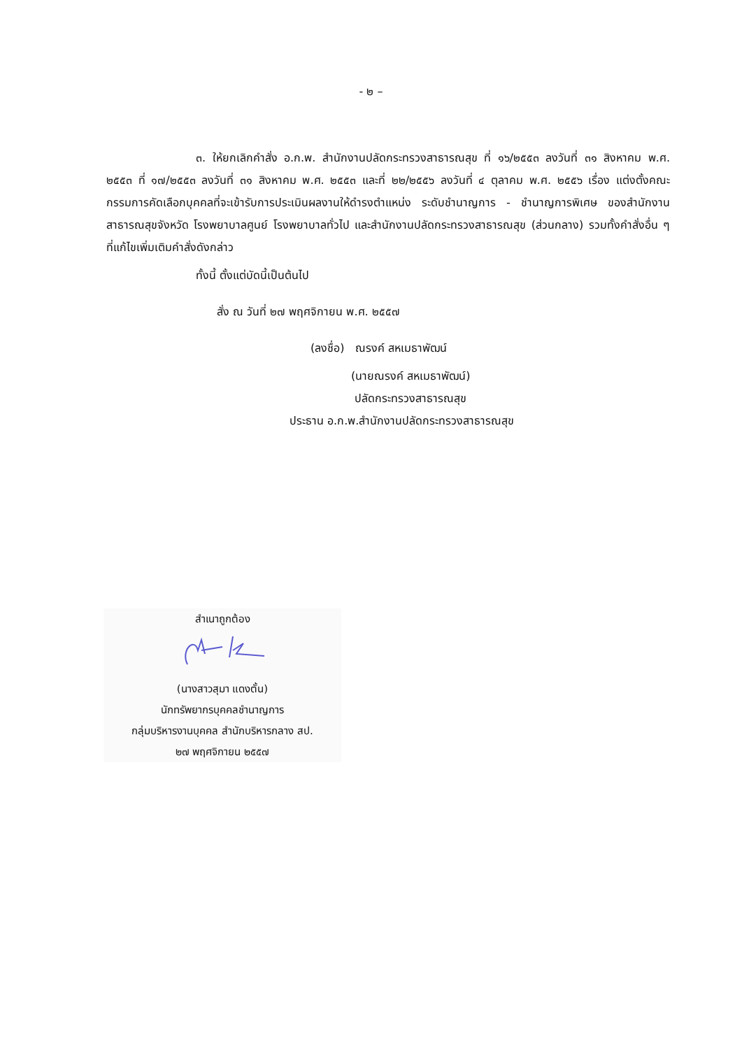- ๒ –
๓. ให้ยกเลิกคำสั่ง อ.ก.พ. สำนักงานปลัดกระทรวงสาธารณสุข ที่ ๑๖/๒๕๕๓ ลงวันที่ ๓๑ สิงหาคม พ.ศ. ๒๕๕๓ ที่ ๑๗/๒๕๕๓ ลงวันที่ ๓๑ สิงหาคม พ.ศ. ๒๕๕๓ และที่ ๒๒/๒๕๕๖ ลงวันที่ ๔ ตุลาคม พ.ศ. ๒๕๕๖ เรื่อง แต่งตั้งคณะกรรมการคัดเลือกบุคคลที่จะเข้ารับการประเมินผลงานให้ดำรงตำแหน่ง ระดับชำนาญการ - ชำนาญการพิเศษ ของสำนักงานสาธารณสุขจังหวัด โรงพยาบาลศูนย์ โรงพยาบาลทั่วไป และสำนักงานปลัดกระทรวงสาธารณสุข (ส่วนกลาง) รวมทั้งคำสั่งอื่น ๆ ที่แก้ไขเพิ่มเติมคำสั่งดังกล่าว
ทั้งนี้ ตั้งแต่บัดนี้เป็นต้นไป
สั่ง ณ วันที่ ๒๗ พฤศจิกายน พ.ศ. ๒๕๕๗
(ลงชื่อ) ณรงค์ สหเมธาพัฒน์
(นายณรงค์ สหเมธาพัฒน์)
ปลัดกระทรวงสาธารณสุข
ประธาน อ.ก.พ.สำนักงานปลัดกระทรวงสาธารณสุข
สำเนาถูกต้อง
(นางสาวสุมา แดงตั้น)
นักทรัพยากรบุคคลชำนาญการ
กลุ่มบริหารงานบุคคล สำนักบริหารกลาง สป.
๒๗ พฤศจิกายน ๒๕๕๗